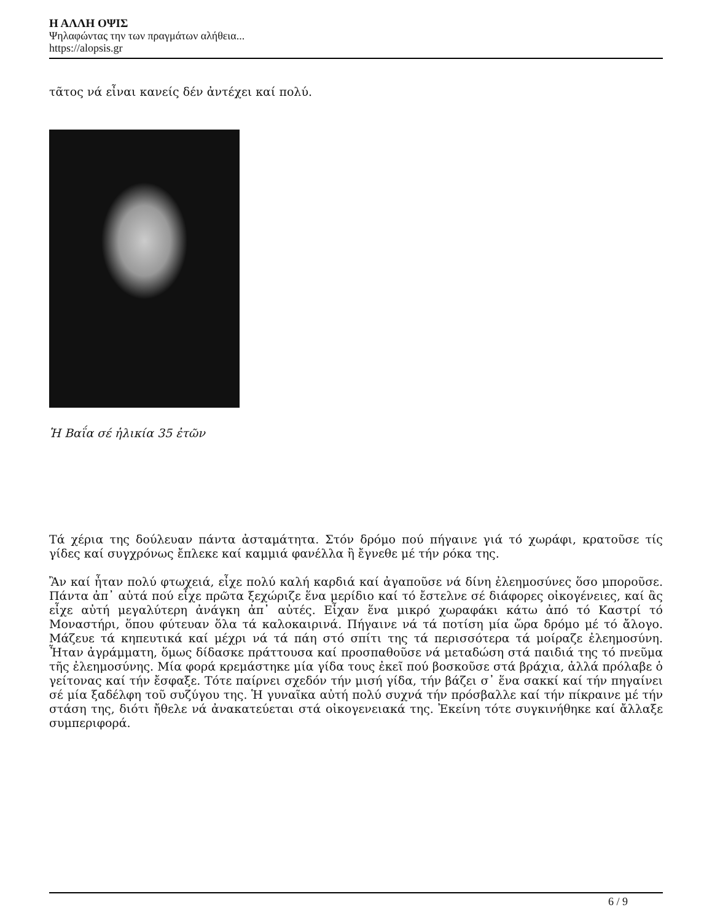Η ΑΛΛΗ ΟΨΙΣ
Ψηλαφώντας την των πραγμάτων αλήθεια...
https://alopsis.gr
τᾶτος νά εἶναι κανείς δέν ἀντέχει καί πολύ.
Ἡ Βαΐα σέ ἡλικία 35 ἐτῶν
Τά χέρια της δούλευαν πάντα ἀσταμάτητα. Στόν δρόμο πού πήγαινε γιά τό χωράφι, κρατοῦσε τίς γίδες καί συγχρόνως ἔπλεκε καί καμμιά φανέλλα ἢ ἔγνεθε μέ τήν ρόκα της.
Ἂν καί ἦταν πολύ φτωχειά, εἶχε πολύ καλή καρδιά καί ἀγαποῦσε νά δίνη ἐλεημοσύνες ὅσο μποροῦσε. Πάντα ἀπ᾽ αὐτά πού εἶχε πρῶτα ξεχώριζε ἕνα μερίδιο καί τό ἔστελνε σέ διάφορες οἰκογένειες, καί ἂς εἶχε αὐτή μεγαλύτερη ἀνάγκη ἀπ᾽ αὐτές. Εἶχαν ἕνα μικρό χωραφάκι κάτω ἀπό τό Καστρί τό Μοναστήρι, ὅπου φύτευαν ὅλα τά καλοκαιρινά. Πήγαινε νά τά ποτίση μία ὥρα δρόμο μέ τό ἄλογο. Μάζευε τά κηπευτικά καί μέχρι νά τά πάη στό σπίτι της τά περισσότερα τά μοίραζε ἐλεημοσύνη. Ἦταν ἀγράμματη, ὅμως δίδασκε πράττουσα καί προσπαθοῦσε νά μεταδώση στά παιδιά της τό πνεῦμα τῆς ἐλεημοσύνης. Μία φορά κρεμάστηκε μία γίδα τους ἐκεῖ πού βοσκοῦσε στά βράχια, ἀλλά πρόλαβε ὁ γείτονας καί τήν ἔσφαξε. Τότε παίρνει σχεδόν τήν μισή γίδα, τήν βάζει σ᾽ ἕνα σακκί καί τήν πηγαίνει σέ μία ξαδέλφη τοῦ συζύγου της. Ἡ γυναῖκα αὐτή πολύ συχνά τήν πρόσβαλλε καί τήν πίκραινε μέ τήν στάση της, διότι ἤθελε νά ἀνακατεύεται στά οἰκογενειακά της. Ἐκείνη τότε συγκινήθηκε καί ἄλλαξε συμπεριφορά.
6 / 9